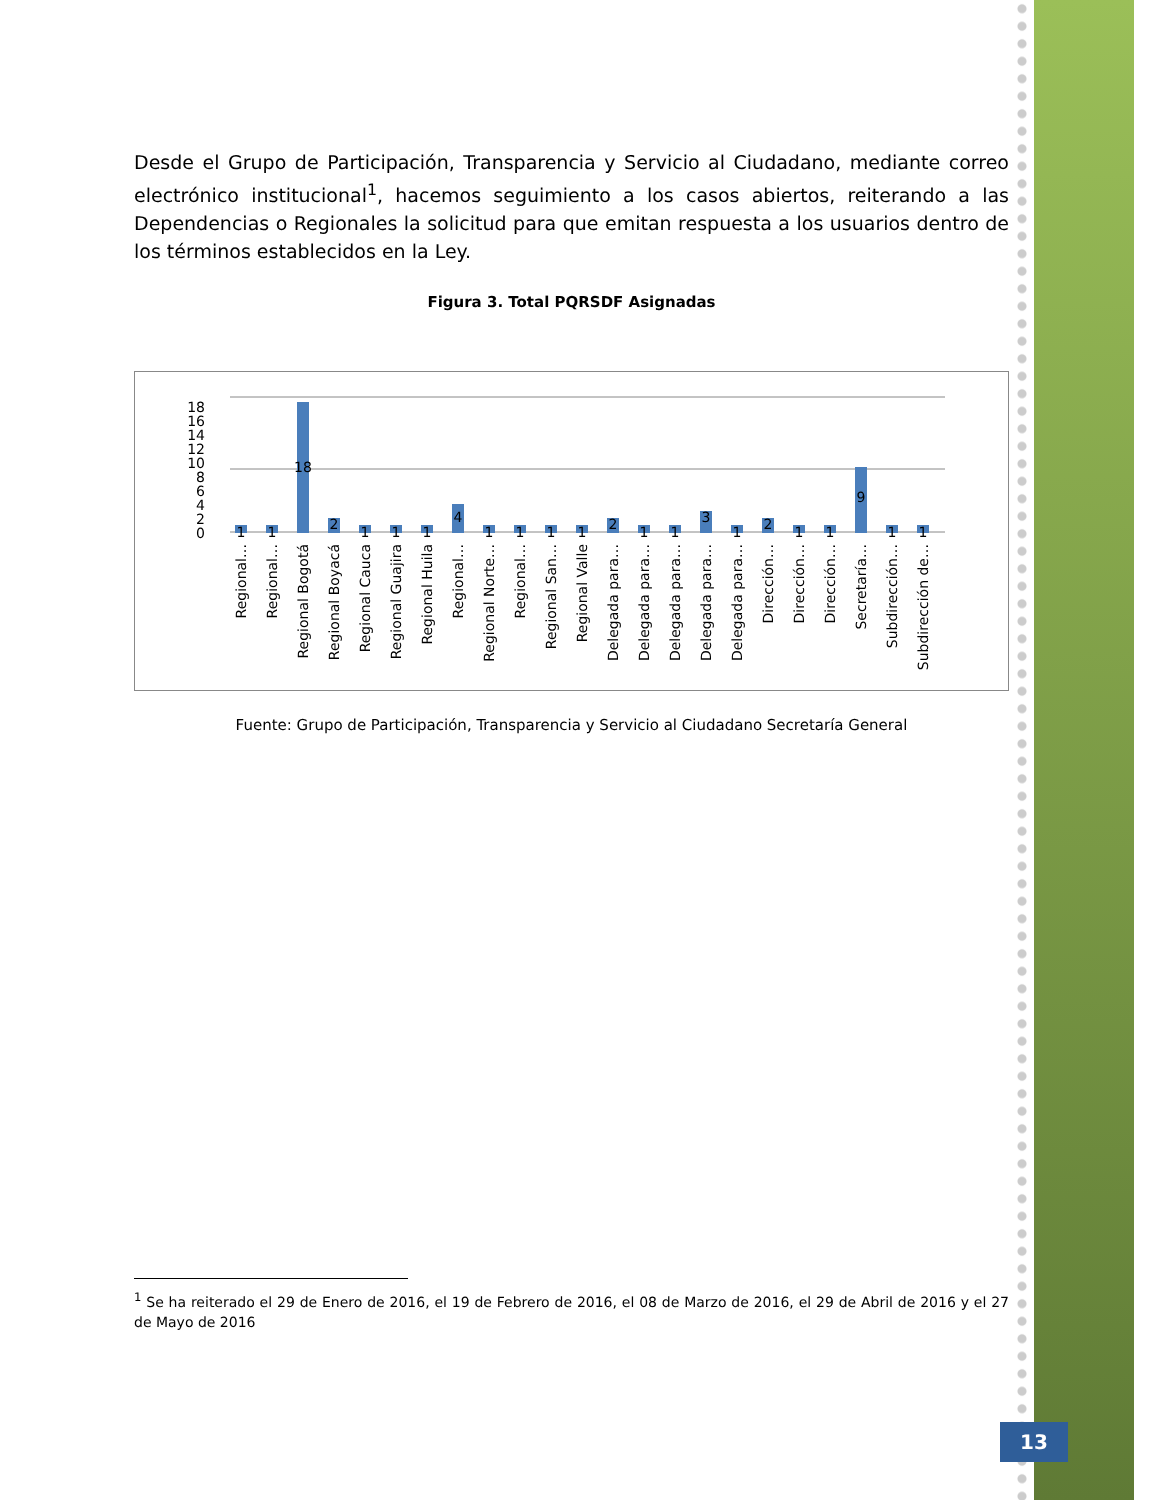Desde el Grupo de Participación, Transparencia y Servicio al Ciudadano, mediante correo electrónico institucional<sup>1</sup>, hacemos seguimiento a los casos abiertos, reiterando a las Dependencias o Regionales la solicitud para que emitan respuesta a los usuarios dentro de los términos establecidos en la Ley.
Figura 3. Total PQRSDF Asignadas
18
16
14
12
10
8
6
4
2
0
1
1
18
2
1
1
1
4
1
1
1
1
2
1
1
3
1
2
1
1
9
1
1
Regional…
Regional…
Regional Bogotá
Regional Boyacá
Regional Cauca
Regional Guajira
Regional Huila
Regional…
Regional Norte…
Regional…
Regional San…
Regional Valle
Delegada para…
Delegada para…
Delegada para…
Delegada para…
Delegada para…
Dirección…
Dirección…
Dirección…
Secretaría…
Subdirección…
Subdirección de…
Fuente: Grupo de Participación, Transparencia y Servicio al Ciudadano Secretaría General
<sup>1</sup> Se ha reiterado el 29 de Enero de 2016, el 19 de Febrero de 2016, el 08 de Marzo de 2016, el 29 de Abril de 2016 y el 27 de Mayo de 2016
13